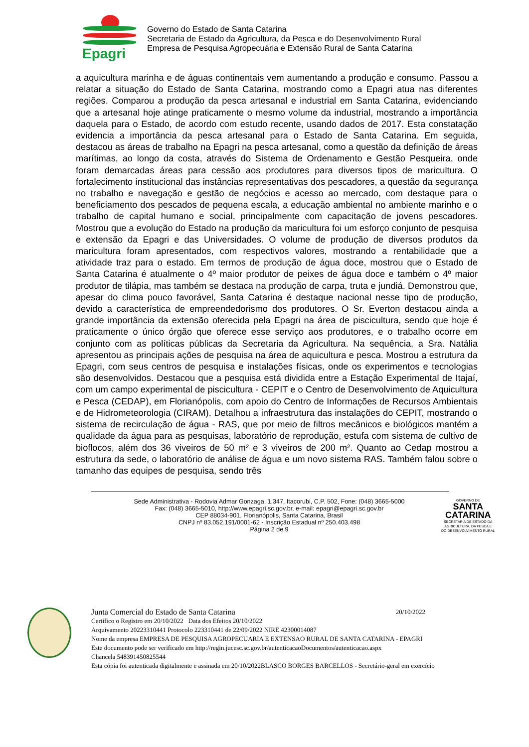Epagri
Governo do Estado de Santa Catarina
Secretaria de Estado da Agricultura, da Pesca e do Desenvolvimento Rural
Empresa de Pesquisa Agropecuária e Extensão Rural de Santa Catarina
a aquicultura marinha e de águas continentais vem aumentando a produção e consumo. Passou a relatar a situação do Estado de Santa Catarina, mostrando como a Epagri atua nas diferentes regiões. Comparou a produção da pesca artesanal e industrial em Santa Catarina, evidenciando que a artesanal hoje atinge praticamente o mesmo volume da industrial, mostrando a importância daquela para o Estado, de acordo com estudo recente, usando dados de 2017. Esta constatação evidencia a importância da pesca artesanal para o Estado de Santa Catarina. Em seguida, destacou as áreas de trabalho na Epagri na pesca artesanal, como a questão da definição de áreas marítimas, ao longo da costa, através do Sistema de Ordenamento e Gestão Pesqueira, onde foram demarcadas áreas para cessão aos produtores para diversos tipos de maricultura. O fortalecimento institucional das instâncias representativas dos pescadores, a questão da segurança no trabalho e navegação e gestão de negócios e acesso ao mercado, com destaque para o beneficiamento dos pescados de pequena escala, a educação ambiental no ambiente marinho e o trabalho de capital humano e social, principalmente com capacitação de jovens pescadores. Mostrou que a evolução do Estado na produção da maricultura foi um esforço conjunto de pesquisa e extensão da Epagri e das Universidades. O volume de produção de diversos produtos da maricultura foram apresentados, com respectivos valores, mostrando a rentabilidade que a atividade traz para o estado. Em termos de produção de água doce, mostrou que o Estado de Santa Catarina é atualmente o 4º maior produtor de peixes de água doce e também o 4º maior produtor de tilápia, mas também se destaca na produção de carpa, truta e jundiá. Demonstrou que, apesar do clima pouco favorável, Santa Catarina é destaque nacional nesse tipo de produção, devido a característica de empreendedorismo dos produtores. O Sr. Everton destacou ainda a grande importância da extensão oferecida pela Epagri na área de piscicultura, sendo que hoje é praticamente o único órgão que oferece esse serviço aos produtores, e o trabalho ocorre em conjunto com as políticas públicas da Secretaria da Agricultura. Na sequência, a Sra. Natália apresentou as principais ações de pesquisa na área de aquicultura e pesca. Mostrou a estrutura da Epagri, com seus centros de pesquisa e instalações físicas, onde os experimentos e tecnologias são desenvolvidos. Destacou que a pesquisa está dividida entre a Estação Experimental de Itajaí, com um campo experimental de piscicultura - CEPIT e o Centro de Desenvolvimento de Aquicultura e Pesca (CEDAP), em Florianópolis, com apoio do Centro de Informações de Recursos Ambientais e de Hidrometeorologia (CIRAM). Detalhou a infraestrutura das instalações do CEPIT, mostrando o sistema de recirculação de água - RAS, que por meio de filtros mecânicos e biológicos mantém a qualidade da água para as pesquisas, laboratório de reprodução, estufa com sistema de cultivo de bioflocos, além dos 36 viveiros de 50 m² e 3 viveiros de 200 m². Quanto ao Cedap mostrou a estrutura da sede, o laboratório de análise de água e um novo sistema RAS. Também falou sobre o tamanho das equipes de pesquisa, sendo três
Sede Administrativa - Rodovia Admar Gonzaga, 1.347, Itacorubi, C.P. 502, Fone: (048) 3665-5000
Fax: (048) 3665-5010, http://www.epagri.sc.gov.br, e-mail: epagri@epagri.sc.gov.br
CEP 88034-901, Florianópolis, Santa Catarina, Brasil
CNPJ nº 83.052.191/0001-62 - Inscrição Estadual nº 250.403.498
Página 2 de 9
GOVERNO DE
SANTA
CATARINA
SECRETARIA DE ESTADO DA
AGRICULTURA, DA PESCA E
DO DESENVOLVIMENTO RURAL
Junta Comercial do Estado de Santa Catarina 20/10/2022
Certifico o Registro em 20/10/2022 Data dos Efeitos 20/10/2022
Arquivamento 20223310441 Protocolo 223310441 de 22/09/2022 NIRE 42300014087
Nome da empresa EMPRESA DE PESQUISA AGROPECUARIA E EXTENSAO RURAL DE SANTA CATARINA - EPAGRI
Este documento pode ser verificado em http://regin.jucesc.sc.gov.br/autenticacaoDocumentos/autenticacao.aspx
Chancela 548391450825544
Esta cópia foi autenticada digitalmente e assinada em 20/10/2022BLASCO BORGES BARCELLOS - Secretário-geral em exercício